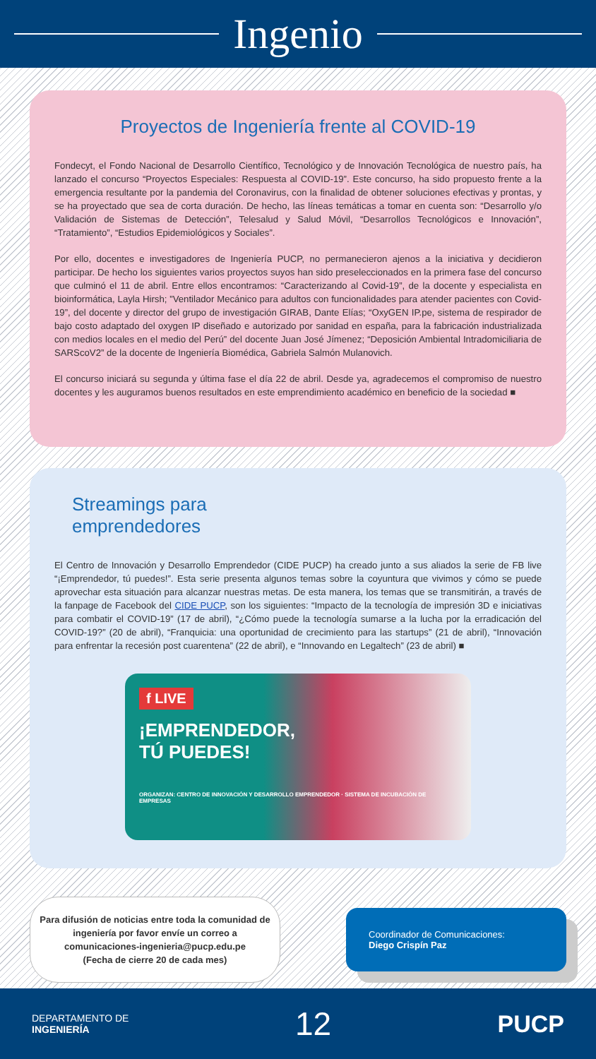Ingenio
Proyectos de Ingeniería frente al COVID-19
Fondecyt, el Fondo Nacional de Desarrollo Científico, Tecnológico y de Innovación Tecnológica de nuestro país, ha lanzado el concurso “Proyectos Especiales: Respuesta al COVID-19”. Este concurso, ha sido propuesto frente a la emergencia resultante por la pandemia del Coronavirus, con la finalidad de obtener soluciones efectivas y prontas, y se ha proyectado que sea de corta duración. De hecho, las líneas temáticas a tomar en cuenta son: “Desarrollo y/o Validación de Sistemas de Detección”, Telesalud y Salud Móvil, “Desarrollos Tecnológicos e Innovación”, “Tratamiento”, “Estudios Epidemiológicos y Sociales”.
Por ello, docentes e investigadores de Ingeniería PUCP, no permanecieron ajenos a la iniciativa y decidieron participar. De hecho los siguientes varios proyectos suyos han sido preseleccionados en la primera fase del concurso que culminó el 11 de abril. Entre ellos encontramos: “Caracterizando al Covid-19”, de la docente y especialista en bioinformática, Layla Hirsh; ”Ventilador Mecánico para adultos con funcionalidades para atender pacientes con Covid-19”, del docente y director del grupo de investigación GIRAB, Dante Elías; “OxyGEN IP.pe, sistema de respirador de bajo costo adaptado del oxygen IP diseñado e autorizado por sanidad en españa, para la fabricación industrializada con medios locales en el medio del Perú” del docente Juan José Jímenez; “Deposición Ambiental Intradomiciliaria de SARScoV2” de la docente de Ingeniería Biomédica, Gabriela Salmón Mulanovich.
El concurso iniciará su segunda y última fase el día 22 de abril. Desde ya, agradecemos el compromiso de nuestro docentes y les auguramos buenos resultados en este emprendimiento académico en beneficio de la sociedad ■
Streamings para emprendedores
El Centro de Innovación y Desarrollo Emprendedor (CIDE PUCP) ha creado junto a sus aliados la serie de FB live “¡Emprendedor, tú puedes!”. Esta serie presenta algunos temas sobre la coyuntura que vivimos y cómo se puede aprovechar esta situación para alcanzar nuestras metas. De esta manera, los temas que se transmitirán, a través de la fanpage de Facebook del CIDE PUCP, son los siguientes: “Impacto de la tecnología de impresión 3D e iniciativas para combatir el COVID-19” (17 de abril), “¿Cómo puede la tecnología sumarse a la lucha por la erradicación del COVID-19?” (20 de abril), “Franquicia: una oportunidad de crecimiento para las startups” (21 de abril), “Innovación para enfrentar la recesión post cuarentena” (22 de abril), e “Innovando en Legaltech” (23 de abril) ■
f LIVE
¡EMPRENDEDOR,
TÚ PUEDES!
ORGANIZAN: CENTRO DE INNOVACIÓN Y DESARROLLO EMPRENDEDOR · SISTEMA DE INCUBACIÓN DE EMPRESAS
Para difusión de noticias entre toda la comunidad de ingeniería por favor envíe un correo a comunicaciones-ingenieria@pucp.edu.pe
(Fecha de cierre 20 de cada mes)
Coordinador de Comunicaciones:
Diego Crispín Paz
DEPARTAMENTO DE
INGENIERÍA
12
PUCP